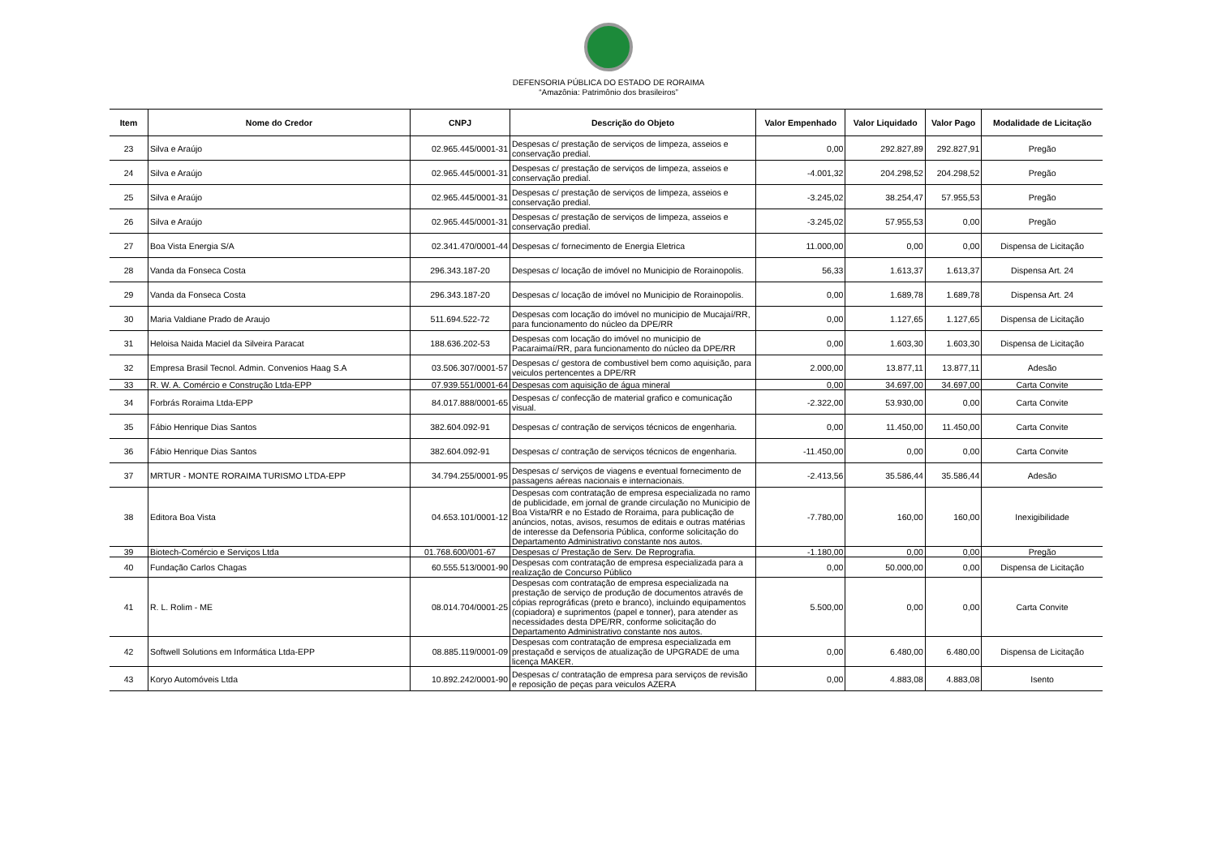DEFENSORIA PÚBLICA DO ESTADO DE RORAIMA
“Amazônia: Patrimônio dos brasileiros”
| Item | Nome do Credor | CNPJ | Descrição do Objeto | Valor Empenhado | Valor Liquidado | Valor Pago | Modalidade de Licitação |
| --- | --- | --- | --- | --- | --- | --- | --- |
| 23 | Silva e Araújo | 02.965.445/0001-31 | Despesas c/ prestação de serviços de limpeza, asseios e conservação predial. | 0,00 | 292.827,89 | 292.827,91 | Pregão |
| 24 | Silva e Araújo | 02.965.445/0001-31 | Despesas c/ prestação de serviços de limpeza, asseios e conservação predial. | -4.001,32 | 204.298,52 | 204.298,52 | Pregão |
| 25 | Silva e Araújo | 02.965.445/0001-31 | Despesas c/ prestação de serviços de limpeza, asseios e conservação predial. | -3.245,02 | 38.254,47 | 57.955,53 | Pregão |
| 26 | Silva e Araújo | 02.965.445/0001-31 | Despesas c/ prestação de serviços de limpeza, asseios e conservação predial. | -3.245,02 | 57.955,53 | 0,00 | Pregão |
| 27 | Boa Vista Energia S/A | 02.341.470/0001-44 | Despesas c/ fornecimento de Energia Eletrica | 11.000,00 | 0,00 | 0,00 | Dispensa de Licitação |
| 28 | Vanda da Fonseca Costa | 296.343.187-20 | Despesas c/ locação de imóvel no Municipio de Rorainopolis. | 56,33 | 1.613,37 | 1.613,37 | Dispensa Art. 24 |
| 29 | Vanda da Fonseca Costa | 296.343.187-20 | Despesas c/ locação de imóvel no Municipio de Rorainopolis. | 0,00 | 1.689,78 | 1.689,78 | Dispensa Art. 24 |
| 30 | Maria Valdiane Prado de Araujo | 511.694.522-72 | Despesas com locação do imóvel no municipio de Mucajaí/RR, para funcionamento do núcleo da DPE/RR | 0,00 | 1.127,65 | 1.127,65 | Dispensa de Licitação |
| 31 | Heloisa Naida Maciel da Silveira Paracat | 188.636.202-53 | Despesas com locação do imóvel no municipio de Pacaraimaí/RR, para funcionamento do núcleo da DPE/RR | 0,00 | 1.603,30 | 1.603,30 | Dispensa de Licitação |
| 32 | Empresa Brasil Tecnol. Admin. Convenios Haag S.A | 03.506.307/0001-57 | Despesas c/ gestora de combustivel bem como aquisição, para veiculos pertencentes a DPE/RR | 2.000,00 | 13.877,11 | 13.877,11 | Adesão |
| 33 | R. W. A. Comércio e Construção Ltda-EPP | 07.939.551/0001-64 | Despesas com aquisição de água mineral | 0,00 | 34.697,00 | 34.697,00 | Carta Convite |
| 34 | Forbrás Roraima Ltda-EPP | 84.017.888/0001-65 | Despesas c/ confecção de material grafico e comunicação visual. | -2.322,00 | 53.930,00 | 0,00 | Carta Convite |
| 35 | Fábio Henrique Dias Santos | 382.604.092-91 | Despesas c/ contração de serviços técnicos de engenharia. | 0,00 | 11.450,00 | 11.450,00 | Carta Convite |
| 36 | Fábio Henrique Dias Santos | 382.604.092-91 | Despesas c/ contração de serviços técnicos de engenharia. | -11.450,00 | 0,00 | 0,00 | Carta Convite |
| 37 | MRTUR - MONTE RORAIMA TURISMO LTDA-EPP | 34.794.255/0001-95 | Despesas c/ serviços de viagens e eventual fornecimento de passagens aéreas nacionais e internacionais. | -2.413,56 | 35.586,44 | 35.586,44 | Adesão |
| 38 | Editora Boa Vista | 04.653.101/0001-12 | Despesas com contratação de empresa especializada no ramo de publicidade, em jornal de grande circulação no Municipio de Boa Vista/RR e no Estado de Roraima, para publicação de anúncios, notas, avisos, resumos de editais e outras matérias de interesse da Defensoria Pública, conforme solicitação do Departamento Administrativo constante nos autos. | -7.780,00 | 160,00 | 160,00 | Inexigibilidade |
| 39 | Biotech-Comércio e Serviços Ltda | 01.768.600/001-67 | Despesas c/ Prestação de Serv. De Reprografia. | -1.180,00 | 0,00 | 0,00 | Pregão |
| 40 | Fundação Carlos Chagas | 60.555.513/0001-90 | Despesas com contratação de empresa especializada para a realização de Concurso Público | 0,00 | 50.000,00 | 0,00 | Dispensa de Licitação |
| 41 | R. L. Rolim - ME | 08.014.704/0001-25 | Despesas com contratação de empresa especializada na prestação de serviço de produção de documentos através de cópias reprográficas (preto e branco), incluindo equipamentos (copiadora) e suprimentos (papel e tonner), para atender as necessidades desta DPE/RR, conforme solicitação do Departamento Administrativo constante nos autos. | 5.500,00 | 0,00 | 0,00 | Carta Convite |
| 42 | Softwell Solutions em Informática Ltda-EPP | 08.885.119/0001-09 | Despesas com contratação de empresa especializada em prestaçaõd e serviços de atualização de UPGRADE de uma licença MAKER. | 0,00 | 6.480,00 | 6.480,00 | Dispensa de Licitação |
| 43 | Koryo Automóveis Ltda | 10.892.242/0001-90 | Despesas c/ contratação de empresa para serviços de revisão e reposição de peças para veiculos AZERA | 0,00 | 4.883,08 | 4.883,08 | Isento |